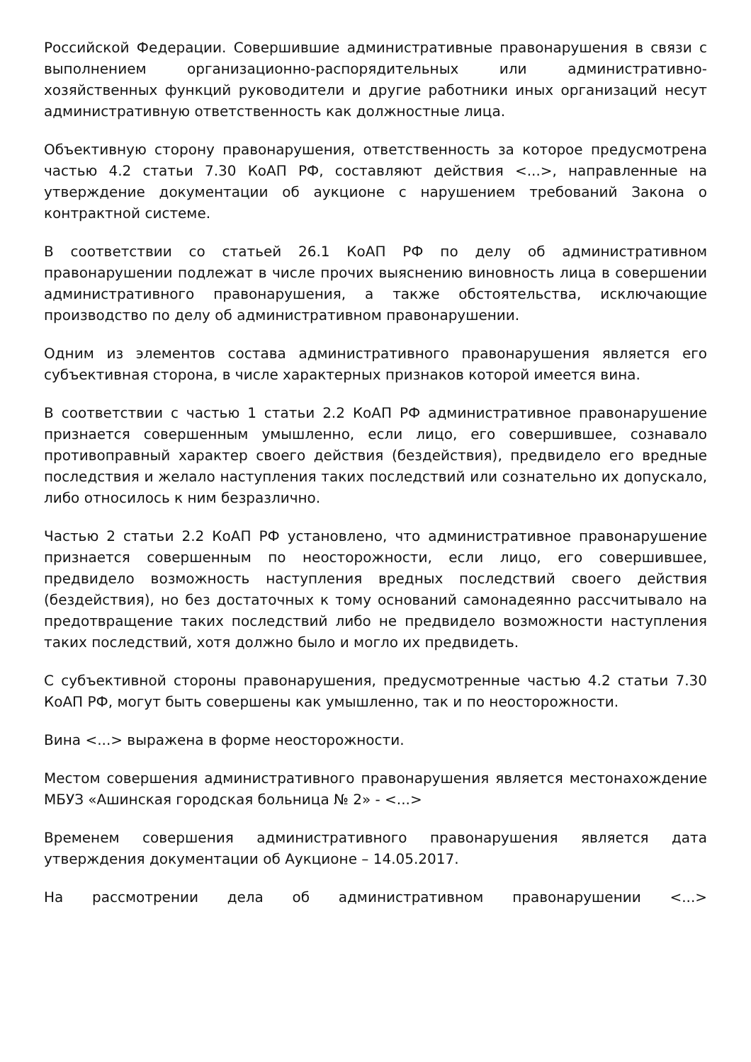Российской Федерации. Совершившие административные правонарушения в связи с выполнением организационно-распорядительных или административно-хозяйственных функций руководители и другие работники иных организаций несут административную ответственность как должностные лица.
Объективную сторону правонарушения, ответственность за которое предусмотрена частью 4.2 статьи 7.30 КоАП РФ, составляют действия <...>, направленные на утверждение документации об аукционе с нарушением требований Закона о контрактной системе.
В соответствии со статьей 26.1 КоАП РФ по делу об административном правонарушении подлежат в числе прочих выяснению виновность лица в совершении административного правонарушения, а также обстоятельства, исключающие производство по делу об административном правонарушении.
Одним из элементов состава административного правонарушения является его субъективная сторона, в числе характерных признаков которой имеется вина.
В соответствии с частью 1 статьи 2.2 КоАП РФ административное правонарушение признается совершенным умышленно, если лицо, его совершившее, сознавало противоправный характер своего действия (бездействия), предвидело его вредные последствия и желало наступления таких последствий или сознательно их допускало, либо относилось к ним безразлично.
Частью 2 статьи 2.2 КоАП РФ установлено, что административное правонарушение признается совершенным по неосторожности, если лицо, его совершившее, предвидело возможность наступления вредных последствий своего действия (бездействия), но без достаточных к тому оснований самонадеянно рассчитывало на предотвращение таких последствий либо не предвидело возможности наступления таких последствий, хотя должно было и могло их предвидеть.
С субъективной стороны правонарушения, предусмотренные частью 4.2 статьи 7.30 КоАП РФ, могут быть совершены как умышленно, так и по неосторожности.
Вина <...> выражена в форме неосторожности.
Местом совершения административного правонарушения является местонахождение МБУЗ «Ашинская городская больница № 2» - <...>
Временем совершения административного правонарушения является дата утверждения документации об Аукционе – 14.05.2017.
На рассмотрении дела об административном правонарушении <...>